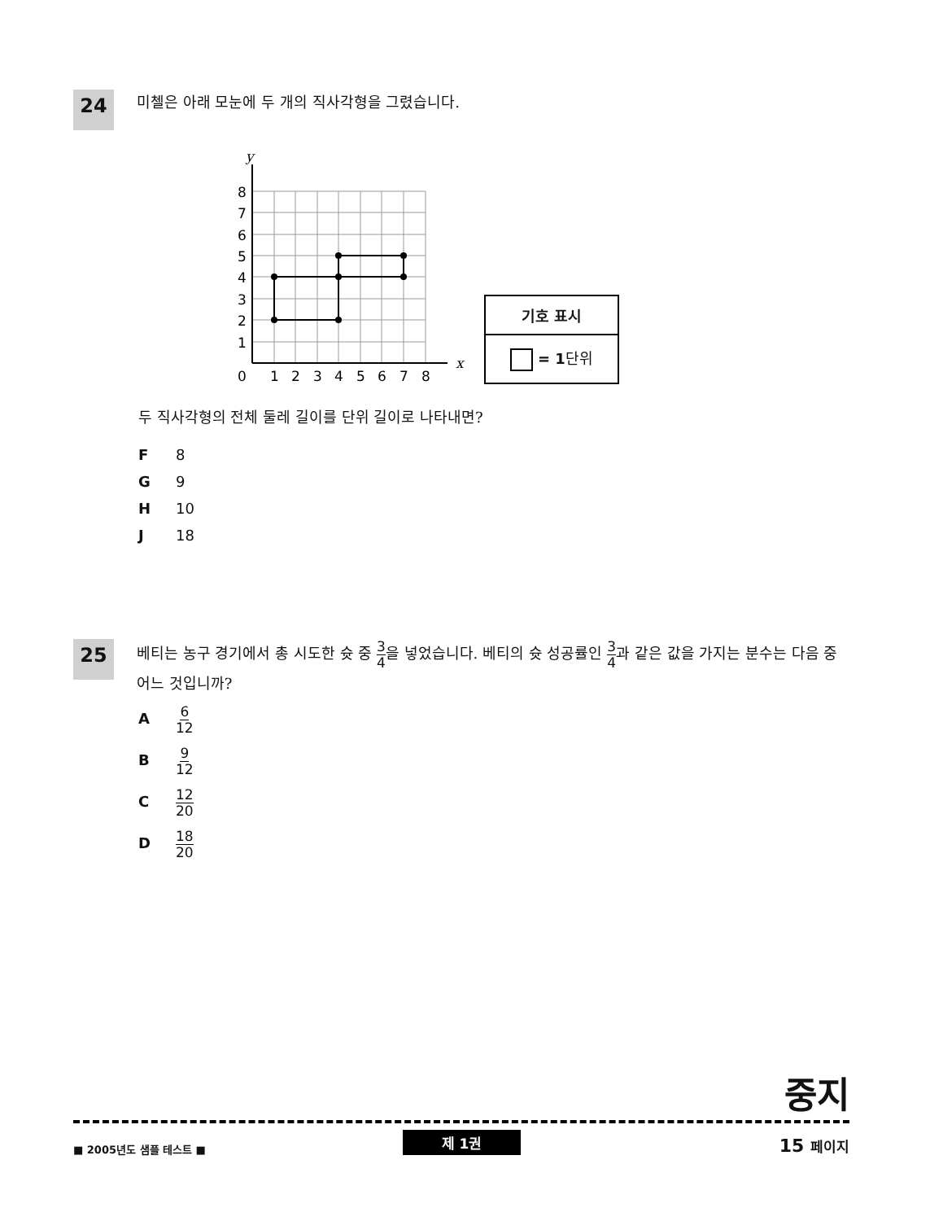24 미첼은 아래 모눈에 두 개의 직사각형을 그렸습니다.
y
x
8
7
6
5
4
3
2
1
0
1
2
3
4
5
6
7
8
기호 표시
= 1단위
두 직사각형의 전체 둘레 길이를 단위 길이로 나타내면?
F 8
G 9
H 10
J 18
25 베티는 농구 경기에서 총 시도한 슛 중 3 4을 넣었습니다. 베티의 슛 성공률인 3 4과 같은 값을 가지는 분수는 다음 중 어느 것입니까?
A 6 12
B 9 12
C 12 20
D 18 20
중지
■ 2005년도 샘플 테스트 ■
제 1권 15 페이지